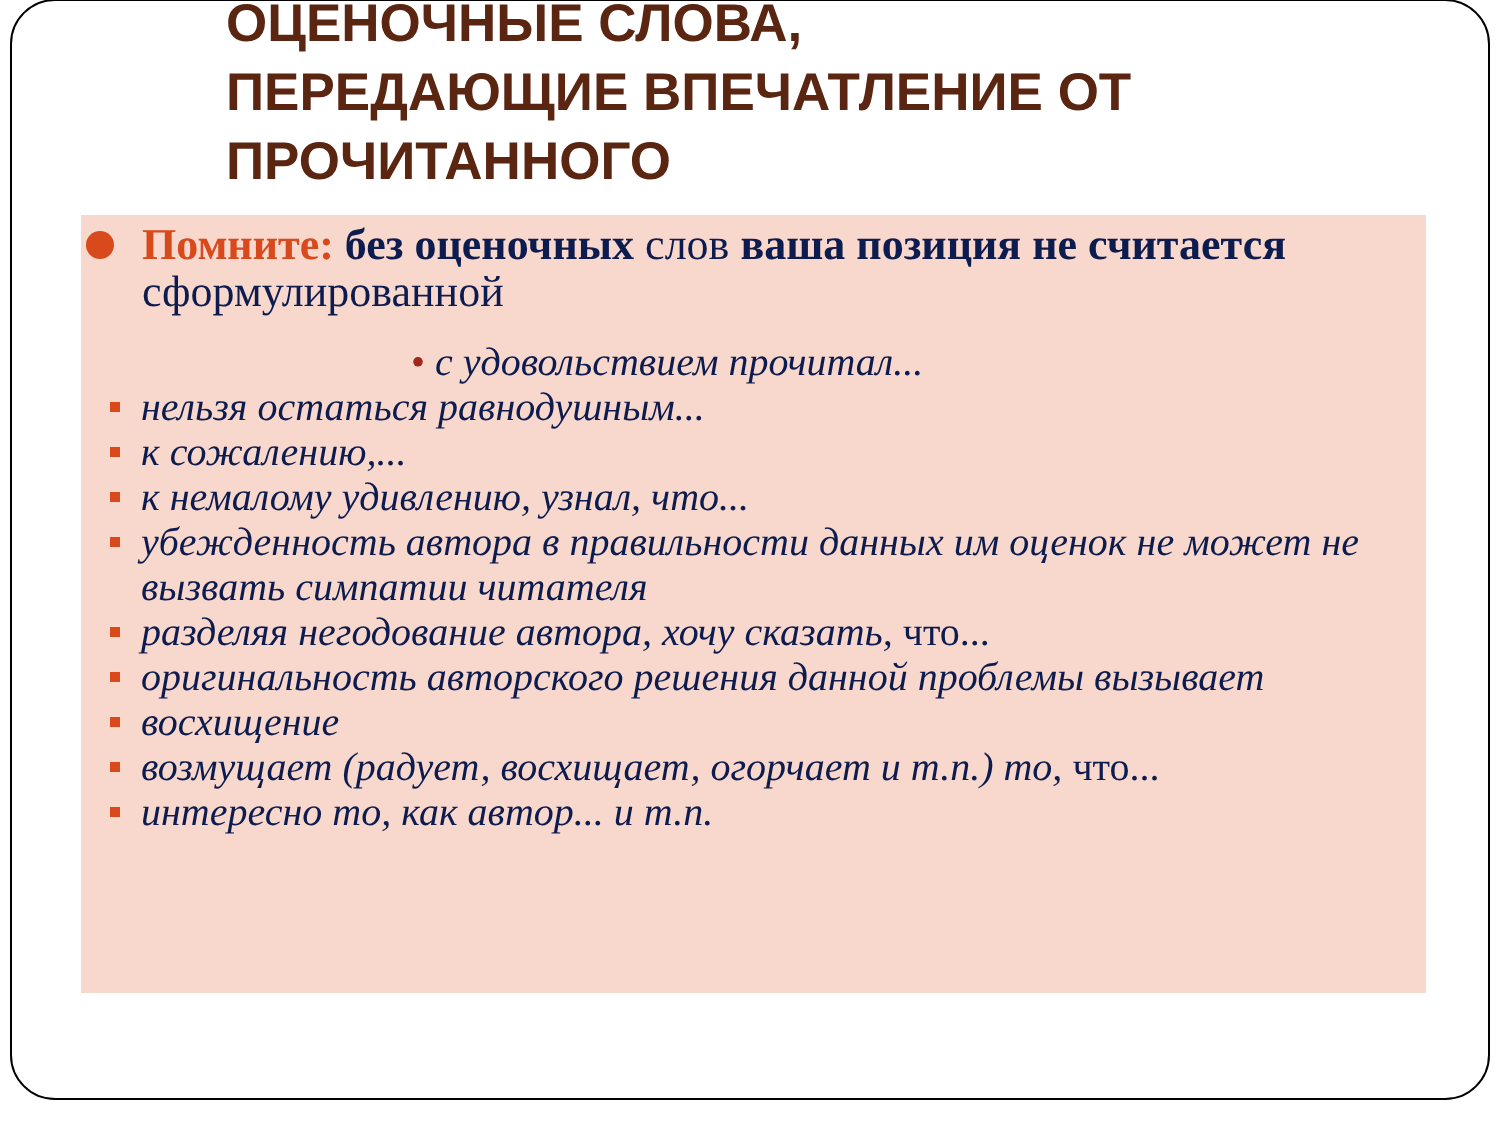ОЦЕНОЧНЫЕ СЛОВА,
ПЕРЕДАЮЩИЕ ВПЕЧАТЛЕНИЕ ОТ
ПРОЧИТАННОГО
Помните: без оценочных слов ваша позиция не считается сформулированной
• с удовольствием прочитал...
нельзя остаться равнодушным...
к сожалению,...
к немалому удивлению, узнал, что...
убежденность автора в правильности данных им оценок не может не вызвать симпатии читателя
разделяя негодование автора, хочу сказать, что...
оригинальность авторского решения данной проблемы вызывает
восхищение
возмущает (радует, восхищает, огорчает и т.п.) то, что...
интересно то, как автор... и т.п.